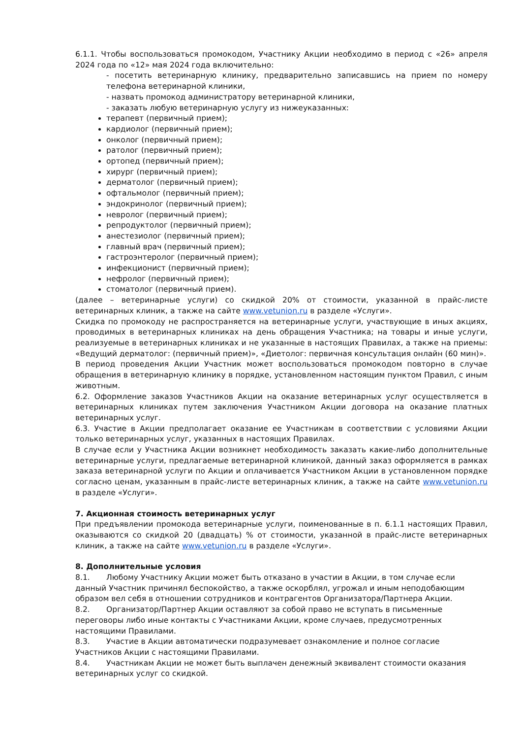6.1.1. Чтобы воспользоваться промокодом, Участнику Акции необходимо в период с «26» апреля 2024 года по «12» мая 2024 года включительно:
- посетить ветеринарную клинику, предварительно записавшись на прием по номеру телефона ветеринарной клиники,
- назвать промокод администратору ветеринарной клиники,
- заказать любую ветеринарную услугу из нижеуказанных:
терапевт (первичный прием);
кардиолог (первичный прием);
онколог (первичный прием);
ратолог (первичный прием);
ортопед (первичный прием);
хирург (первичный прием);
дерматолог (первичный прием);
офтальмолог (первичный прием);
эндокринолог (первичный прием);
невролог (первичный прием);
репродуктолог (первичный прием);
анестезиолог (первичный прием);
главный врач (первичный прием);
гастроэнтеролог (первичный прием);
инфекционист (первичный прием);
нефролог (первичный прием);
стоматолог (первичный прием).
(далее – ветеринарные услуги) со скидкой 20% от стоимости, указанной в прайс-листе ветеринарных клиник, а также на сайте www.vetunion.ru в разделе «Услуги».
Скидка по промокоду не распространяется на ветеринарные услуги, участвующие в иных акциях, проводимых в ветеринарных клиниках на день обращения Участника; на товары и иные услуги, реализуемые в ветеринарных клиниках и не указанные в настоящих Правилах, а также на приемы: «Ведущий дерматолог: (первичный прием)», «Диетолог: первичная консультация онлайн (60 мин)».
В период проведения Акции Участник может воспользоваться промокодом повторно в случае обращения в ветеринарную клинику в порядке, установленном настоящим пунктом Правил, с иным животным.
6.2. Оформление заказов Участников Акции на оказание ветеринарных услуг осуществляется в ветеринарных клиниках путем заключения Участником Акции договора на оказание платных ветеринарных услуг.
6.3. Участие в Акции предполагает оказание ее Участникам в соответствии с условиями Акции только ветеринарных услуг, указанных в настоящих Правилах.
В случае если у Участника Акции возникнет необходимость заказать какие-либо дополнительные ветеринарные услуги, предлагаемые ветеринарной клиникой, данный заказ оформляется в рамках заказа ветеринарной услуги по Акции и оплачивается Участником Акции в установленном порядке согласно ценам, указанным в прайс-листе ветеринарных клиник, а также на сайте www.vetunion.ru в разделе «Услуги».
7. Акционная стоимость ветеринарных услуг
При предъявлении промокода ветеринарные услуги, поименованные в п. 6.1.1 настоящих Правил, оказываются со скидкой 20 (двадцать) % от стоимости, указанной в прайс-листе ветеринарных клиник, а также на сайте www.vetunion.ru в разделе «Услуги».
8. Дополнительные условия
8.1. Любому Участнику Акции может быть отказано в участии в Акции, в том случае если данный Участник причинял беспокойство, а также оскорблял, угрожал и иным неподобающим образом вел себя в отношении сотрудников и контрагентов Организатора/Партнера Акции.
8.2. Организатор/Партнер Акции оставляют за собой право не вступать в письменные переговоры либо иные контакты с Участниками Акции, кроме случаев, предусмотренных настоящими Правилами.
8.3. Участие в Акции автоматически подразумевает ознакомление и полное согласие Участников Акции с настоящими Правилами.
8.4. Участникам Акции не может быть выплачен денежный эквивалент стоимости оказания ветеринарных услуг со скидкой.